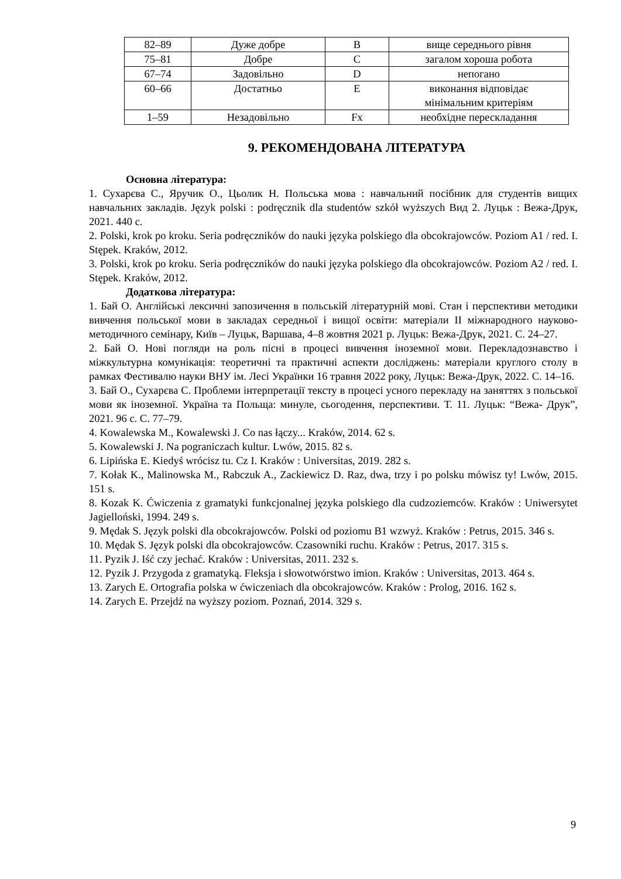| 82–89 | Дуже добре | B | вище середнього рівня |
| 75–81 | Добре | C | загалом хороша робота |
| 67–74 | Задовільно | D | непогано |
| 60–66 | Достатньо | E | виконання відповідає мінімальним критеріям |
| 1–59 | Незадовільно | Fx | необхідне перескладання |
9. РЕКОМЕНДОВАНА ЛІТЕРАТУРА
Основна література:
1. Сухарєва С., Яручик О., Цьолик Н. Польська мова : навчальний посібник для студентів вищих навчальних закладів. Język polski : podręcznik dla studentów szkół wyższych Вид 2. Луцьк : Вежа-Друк, 2021. 440 с.
2. Polski, krok po kroku. Seria podręczników do nauki języka polskiego dla obcokrajowców. Poziom A1 / red. I. Stępek. Kraków, 2012.
3. Polski, krok po kroku. Seria podręczników do nauki języka polskiego dla obcokrajowców. Poziom A2 / red. I. Stępek. Kraków, 2012.
Додаткова література:
1. Бай О. Англійські лексичні запозичення в польській літературній мові. Стан і перспективи методики вивчення польської мови в закладах середньої і вищої освіти: матеріали ІІ міжнародного науково-методичного семінару, Київ – Луцьк, Варшава, 4–8 жовтня 2021 р. Луцьк: Вежа-Друк, 2021. С. 24–27.
2. Бай О. Нові погляди на роль пісні в процесі вивчення іноземної мови. Перекладознавство і міжкультурна комунікація: теоретичні та практичні аспекти досліджень: матеріали круглого столу в рамках Фестивалю науки ВНУ ім. Лесі Українки 16 травня 2022 року, Луцьк: Вежа-Друк, 2022. С. 14–16.
3. Бай О., Сухарєва С. Проблеми інтерпретації тексту в процесі усного перекладу на заняттях з польської мови як іноземної. Україна та Польща: минуле, сьогодення, перспективи. Т. 11. Луцьк: “Вежа- Друк”, 2021. 96 с. С. 77–79.
4. Kowalewska M., Kowalewski J. Co nas łączy... Kraków, 2014. 62 s.
5. Kowalewski J. Na pograniczach kultur. Lwów, 2015. 82 s.
6. Lipińska E. Kiedyś wrócisz tu. Cz I. Kraków : Universitas, 2019. 282 s.
7. Kołak K., Malinowska M., Rabczuk A., Zackiewicz D. Raz, dwa, trzy i po polsku mówisz ty! Lwów, 2015. 151 s.
8. Kozak K. Ćwiczenia z gramatyki funkcjonalnej języka polskiego dla cudzoziemców. Kraków : Uniwersytet Jagielloński, 1994. 249 s.
9. Mędak S. Język polski dla obcokrajowców. Polski od poziomu B1 wzwyż. Kraków : Petrus, 2015. 346 s.
10. Mędak S. Język polski dla obcokrajowców. Czasowniki ruchu. Kraków : Petrus, 2017. 315 s.
11. Pyzik J. Iść czy jechać. Kraków : Universitas, 2011. 232 s.
12. Pyzik J. Przygoda z gramatyką. Fleksja i słowotwórstwo imion. Kraków : Universitas, 2013. 464 s.
13. Zarych E. Ortografia polska w ćwiczeniach dla obcokrajowców. Kraków : Prolog, 2016. 162 s.
14. Zarych E. Przejdź na wyższy poziom. Poznań, 2014. 329 s.
9